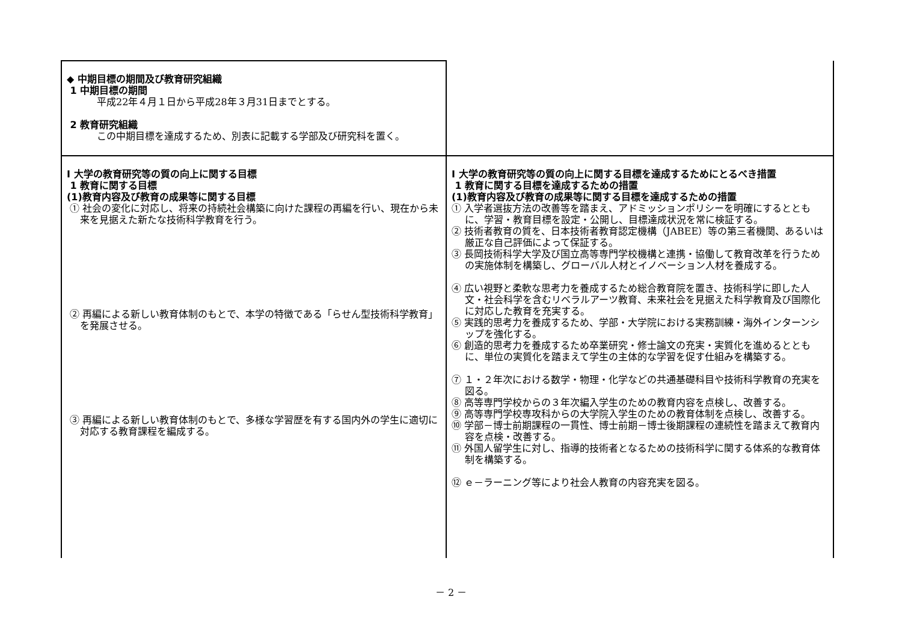| ◆ 中期目標の期間及び教育研究組織 1 中期目標の期間 平成22年４月１日から平成28年３月31日までとする。 2 教育研究組織 この中期目標を達成するため、別表に記載する学部及び研究科を置く。 | |
| Ⅰ 大学の教育研究等の質の向上に関する目標 1 教育に関する目標 (1)教育内容及び教育の成果等に関する目標 ① 社会の変化に対応し、将来の持続社会構築に向けた課程の再編を行い、現在から未来を見据えた新たな技術科学教育を行う。 ② 再編による新しい教育体制のもとで、本学の特徴である「らせん型技術科学教育」を発展させる。 ③ 再編による新しい教育体制のもとで、多様な学習歴を有する国内外の学生に適切に対応する教育課程を編成する。 | Ⅰ 大学の教育研究等の質の向上に関する目標を達成するためにとるべき措置 1 教育に関する目標を達成するための措置 (1)教育内容及び教育の成果等に関する目標を達成するための措置 ① 入学者選抜方法の改善等を踏まえ、アドミッションポリシーを明確にするとともに、学習・教育目標を設定・公開し、目標達成状況を常に検証する。 ② 技術者教育の質を、日本技術者教育認定機構（JABEE）等の第三者機関、あるいは厳正な自己評価によって保証する。 ③ 長岡技術科学大学及び国立高等専門学校機構と連携・協働して教育改革を行うための実施体制を構築し、グローバル人材とイノベーション人材を養成する。 ④ 広い視野と柔軟な思考力を養成するため総合教育院を置き、技術科学に即した人文・社会科学を含むリベラルアーツ教育、未来社会を見据えた科学教育及び国際化に対応した教育を充実する。 ⑤ 実践的思考力を養成するため、学部・大学院における実務訓練・海外インターンシップを強化する。 ⑥ 創造的思考力を養成するため卒業研究・修士論文の充実・実質化を進めるとともに、単位の実質化を踏まえて学生の主体的な学習を促す仕組みを構築する。 ⑦ １・２年次における数学・物理・化学などの共通基礎科目や技術科学教育の充実を図る。 ⑧ 高等専門学校からの３年次編入学生のための教育内容を点検し、改善する。 ⑨ 高等専門学校専攻科からの大学院入学生のための教育体制を点検し、改善する。 ⑩ 学部－博士前期課程の一貫性、博士前期－博士後期課程の連続性を踏まえて教育内容を点検・改善する。 ⑪ 外国人留学生に対し、指導的技術者となるための技術科学に関する体系的な教育体制を構築する。 ⑫ ｅ－ラーニング等により社会人教育の内容充実を図る。 |
－ 2 －